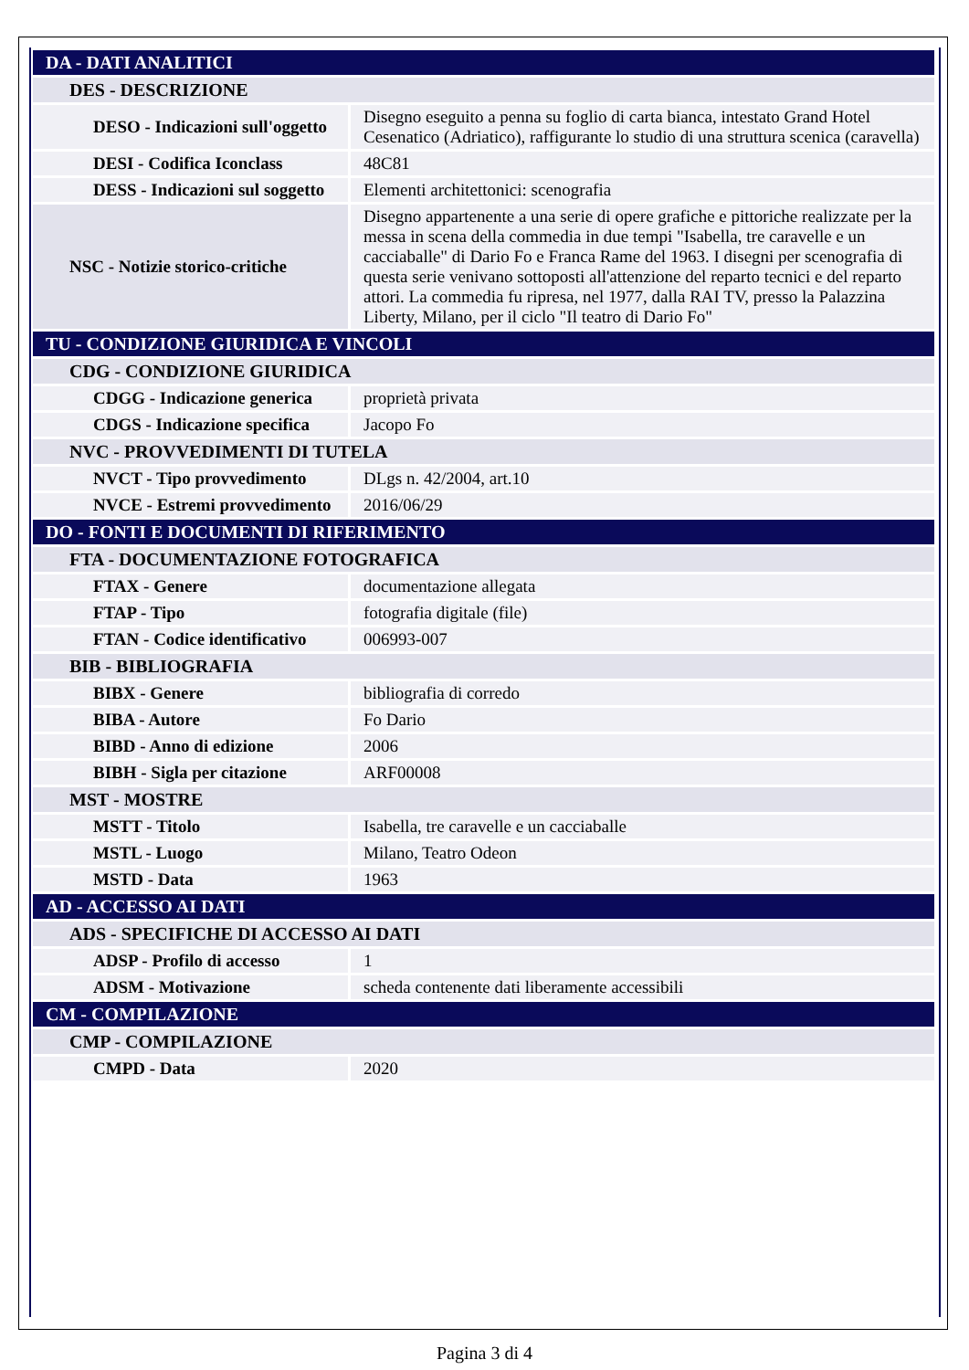| DA - DATI ANALITICI | |
| DES - DESCRIZIONE | |
| DESO - Indicazioni sull'oggetto | Disegno eseguito a penna su foglio di carta bianca, intestato Grand Hotel Cesenatico (Adriatico), raffigurante lo studio di una struttura scenica (caravella) |
| DESI - Codifica Iconclass | 48C81 |
| DESS - Indicazioni sul soggetto | Elementi architettonici: scenografia |
| NSC - Notizie storico-critiche | Disegno appartenente a una serie di opere grafiche e pittoriche realizzate per la messa in scena della commedia in due tempi "Isabella, tre caravelle e un cacciaballe" di Dario Fo e Franca Rame del 1963. I disegni per scenografia di questa serie venivano sottoposti all'attenzione del reparto tecnici e del reparto attori. La commedia fu ripresa, nel 1977, dalla RAI TV, presso la Palazzina Liberty, Milano, per il ciclo "Il teatro di Dario Fo" |
| TU - CONDIZIONE GIURIDICA E VINCOLI | |
| CDG - CONDIZIONE GIURIDICA | |
| CDGG - Indicazione generica | proprietà privata |
| CDGS - Indicazione specifica | Jacopo Fo |
| NVC - PROVVEDIMENTI DI TUTELA | |
| NVCT - Tipo provvedimento | DLgs n. 42/2004, art.10 |
| NVCE - Estremi provvedimento | 2016/06/29 |
| DO - FONTI E DOCUMENTI DI RIFERIMENTO | |
| FTA - DOCUMENTAZIONE FOTOGRAFICA | |
| FTAX - Genere | documentazione allegata |
| FTAP - Tipo | fotografia digitale (file) |
| FTAN - Codice identificativo | 006993-007 |
| BIB - BIBLIOGRAFIA | |
| BIBX - Genere | bibliografia di corredo |
| BIBA - Autore | Fo Dario |
| BIBD - Anno di edizione | 2006 |
| BIBH - Sigla per citazione | ARF00008 |
| MST - MOSTRE | |
| MSTT - Titolo | Isabella, tre caravelle e un cacciaballe |
| MSTL - Luogo | Milano, Teatro Odeon |
| MSTD - Data | 1963 |
| AD - ACCESSO AI DATI | |
| ADS - SPECIFICHE DI ACCESSO AI DATI | |
| ADSP - Profilo di accesso | 1 |
| ADSM - Motivazione | scheda contenente dati liberamente accessibili |
| CM - COMPILAZIONE | |
| CMP - COMPILAZIONE | |
| CMPD - Data | 2020 |
Pagina 3 di 4